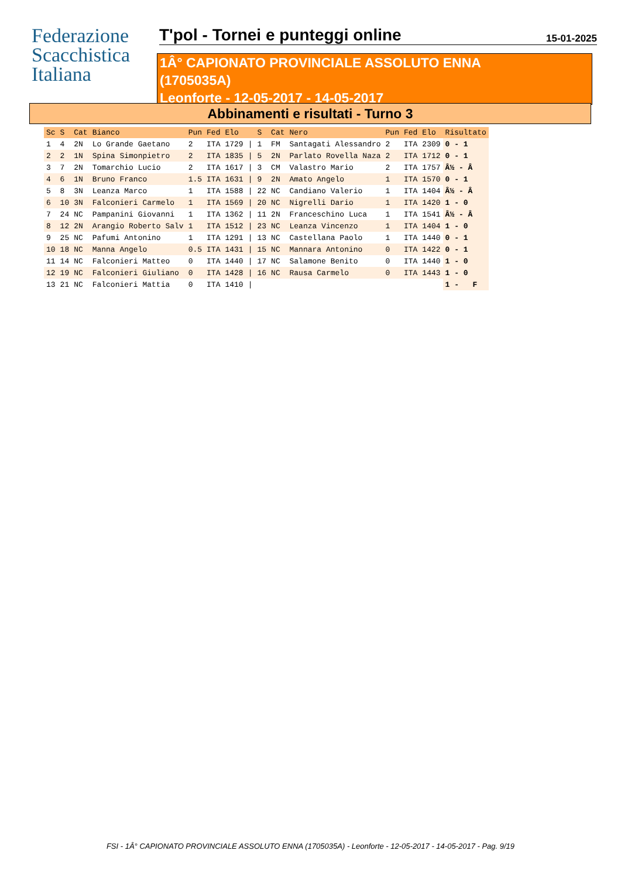Federazione
Scacchistica
Italiana
T'pol - Tornei e punteggi online 15-01-2025
1Â° CAPIONATO PROVINCIALE ASSOLUTO ENNA
(1705035A)
Leonforte - 12-05-2017 - 14-05-2017
Abbinamenti e risultati - Turno 3
| Sc | S | Cat | Bianco | Pun | Fed | Elo | | S | Cat | Nero | Pun | Fed | Elo | Risultato |
| --- | --- | --- | --- | --- | --- | --- | --- | --- | --- | --- | --- | --- | --- | --- |
| 1 | 4 | 2N | Lo Grande Gaetano | 2 | ITA | 1729 | / | 1 | FM | Santagati Alessandro | 2 | ITA | 2309 | 0 - 1 |
| 2 | 2 | 1N | Spina Simonpietro | 2 | ITA | 1835 | / | 5 | 2N | Parlato Rovella Naza | 2 | ITA | 1712 | 0 - 1 |
| 3 | 7 | 2N | Tomarchio Lucio | 2 | ITA | 1617 | / | 3 | CM | Valastro Mario | 2 | ITA | 1757 | Â½ - Â |
| 4 | 6 | 1N | Bruno Franco | 1.5 | ITA | 1631 | / | 9 | 2N | Amato Angelo | 1 | ITA | 1570 | 0 - 1 |
| 5 | 8 | 3N | Leanza Marco | 1 | ITA | 1588 | / | 22 | NC | Candiano Valerio | 1 | ITA | 1404 | Â½ - Â |
| 6 | 10 | 3N | Falconieri Carmelo | 1 | ITA | 1569 | / | 20 | NC | Nigrelli Dario | 1 | ITA | 1420 | 1 - 0 |
| 7 | 24 | NC | Pampanini Giovanni | 1 | ITA | 1362 | / | 11 | 2N | Franceschino Luca | 1 | ITA | 1541 | Â½ - Â |
| 8 | 12 | 2N | Arangio Roberto Salv | 1 | ITA | 1512 | / | 23 | NC | Leanza Vincenzo | 1 | ITA | 1404 | 1 - 0 |
| 9 | 25 | NC | Pafumi Antonino | 1 | ITA | 1291 | / | 13 | NC | Castellana Paolo | 1 | ITA | 1440 | 0 - 1 |
| 10 | 18 | NC | Manna Angelo | 0.5 | ITA | 1431 | / | 15 | NC | Mannara Antonino | 0 | ITA | 1422 | 0 - 1 |
| 11 | 14 | NC | Falconieri Matteo | 0 | ITA | 1440 | / | 17 | NC | Salamone Benito | 0 | ITA | 1440 | 1 - 0 |
| 12 | 19 | NC | Falconieri Giuliano | 0 | ITA | 1428 | / | 16 | NC | Rausa Carmelo | 0 | ITA | 1443 | 1 - 0 |
| 13 | 21 | NC | Falconieri Mattia | 0 | ITA | 1410 | / | | | | | | | 1 - F |
FSI - 1Â° CAPIONATO PROVINCIALE ASSOLUTO ENNA (1705035A) - Leonforte - 12-05-2017 - 14-05-2017 - Pag. 9/19